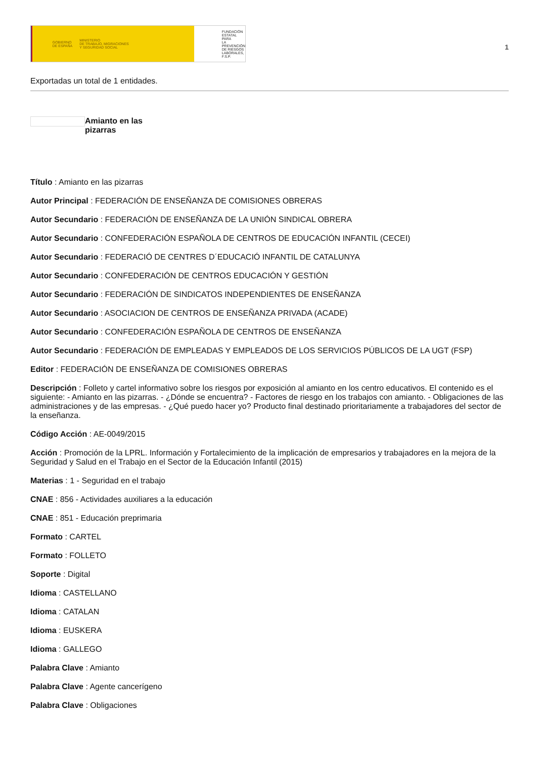GOBIERNO
DE ESPAÑA MINISTERIO
DE TRABAJO, MIGRACIONES
Y SEGURIDAD SOCIAL
FUNDACIÓN
ESTATAL PARA
LA PREVENCIÓN
DE RIESGOS
LABORALES, F.S.P.
1
Exportadas un total de 1 entidades.
Amianto en las pizarras
Título : Amianto en las pizarras
Autor Principal : FEDERACIÓN DE ENSEÑANZA DE COMISIONES OBRERAS
Autor Secundario : FEDERACIÓN DE ENSEÑANZA DE LA UNIÓN SINDICAL OBRERA
Autor Secundario : CONFEDERACIÓN ESPAÑOLA DE CENTROS DE EDUCACIÓN INFANTIL (CECEI)
Autor Secundario : FEDERACIÓ DE CENTRES D´EDUCACIÓ INFANTIL DE CATALUNYA
Autor Secundario : CONFEDERACIÓN DE CENTROS EDUCACIÓN Y GESTIÓN
Autor Secundario : FEDERACIÓN DE SINDICATOS INDEPENDIENTES DE ENSEÑANZA
Autor Secundario : ASOCIACION DE CENTROS DE ENSEÑANZA PRIVADA (ACADE)
Autor Secundario : CONFEDERACIÓN ESPAÑOLA DE CENTROS DE ENSEÑANZA
Autor Secundario : FEDERACIÓN DE EMPLEADAS Y EMPLEADOS DE LOS SERVICIOS PÚBLICOS DE LA UGT (FSP)
Editor : FEDERACIÓN DE ENSEÑANZA DE COMISIONES OBRERAS
Descripción : Folleto y cartel informativo sobre los riesgos por exposición al amianto en los centro educativos. El contenido es el siguiente: - Amianto en las pizarras. - ¿Dónde se encuentra? - Factores de riesgo en los trabajos con amianto. - Obligaciones de las administraciones y de las empresas. - ¿Qué puedo hacer yo? Producto final destinado prioritariamente a trabajadores del sector de la enseñanza.
Código Acción : AE-0049/2015
Acción : Promoción de la LPRL. Información y Fortalecimiento de la implicación de empresarios y trabajadores en la mejora de la Seguridad y Salud en el Trabajo en el Sector de la Educación Infantil (2015)
Materias : 1 - Seguridad en el trabajo
CNAE : 856 - Actividades auxiliares a la educación
CNAE : 851 - Educación preprimaria
Formato : CARTEL
Formato : FOLLETO
Soporte : Digital
Idioma : CASTELLANO
Idioma : CATALAN
Idioma : EUSKERA
Idioma : GALLEGO
Palabra Clave : Amianto
Palabra Clave : Agente cancerígeno
Palabra Clave : Obligaciones